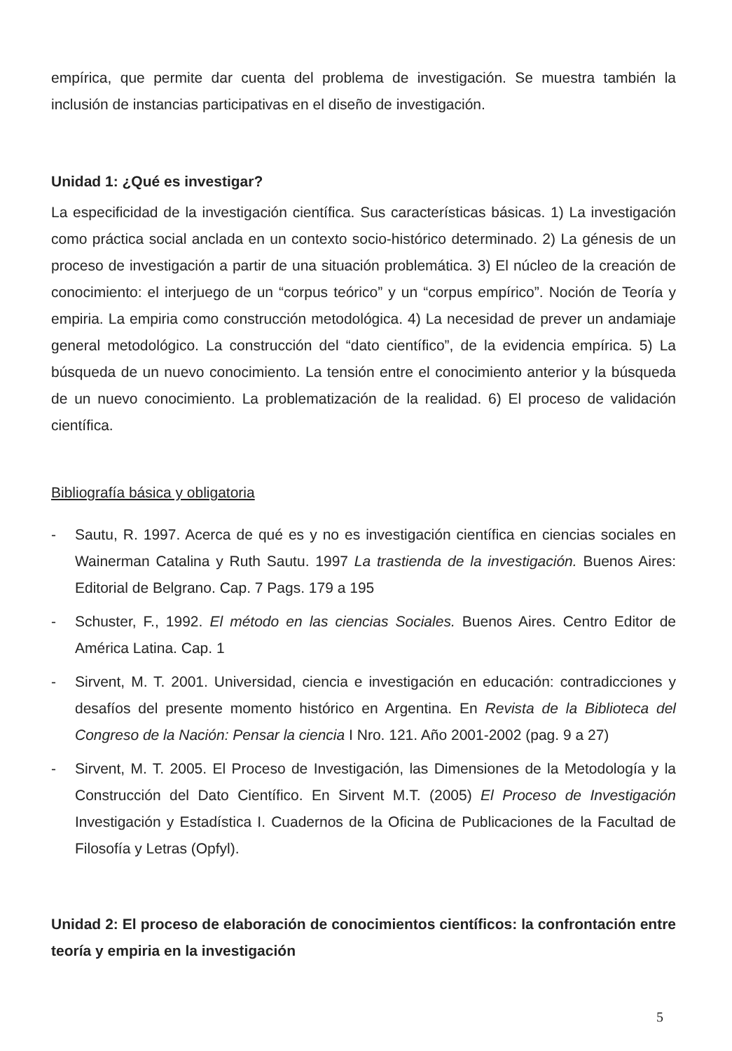empírica, que permite dar cuenta del problema de investigación. Se muestra también la inclusión de instancias participativas en el diseño de investigación.
Unidad 1: ¿Qué es investigar?
La especificidad de la investigación científica. Sus características básicas. 1) La investigación como práctica social anclada en un contexto socio-histórico determinado. 2) La génesis de un proceso de investigación a partir de una situación problemática. 3) El núcleo de la creación de conocimiento: el interjuego de un “corpus teórico” y un “corpus empírico”. Noción de Teoría y empiria. La empiria como construcción metodológica. 4) La necesidad de prever un andamiaje general metodológico. La construcción del “dato científico”, de la evidencia empírica. 5) La búsqueda de un nuevo conocimiento. La tensión entre el conocimiento anterior y la búsqueda de un nuevo conocimiento. La problematización de la realidad. 6) El proceso de validación científica.
Bibliografía básica y obligatoria
- Sautu, R. 1997. Acerca de qué es y no es investigación científica en ciencias sociales en Wainerman Catalina y Ruth Sautu. 1997 La trastienda de la investigación. Buenos Aires: Editorial de Belgrano. Cap. 7 Pags. 179 a 195
- Schuster, F., 1992. El método en las ciencias Sociales. Buenos Aires. Centro Editor de América Latina. Cap. 1
- Sirvent, M. T. 2001. Universidad, ciencia e investigación en educación: contradicciones y desafíos del presente momento histórico en Argentina. En Revista de la Biblioteca del Congreso de la Nación: Pensar la ciencia I Nro. 121. Año 2001-2002 (pag. 9 a 27)
- Sirvent, M. T. 2005. El Proceso de Investigación, las Dimensiones de la Metodología y la Construcción del Dato Científico. En Sirvent M.T. (2005) El Proceso de Investigación Investigación y Estadística I. Cuadernos de la Oficina de Publicaciones de la Facultad de Filosofía y Letras (Opfyl).
Unidad 2: El proceso de elaboración de conocimientos científicos: la confrontación entre teoría y empiria en la investigación
5